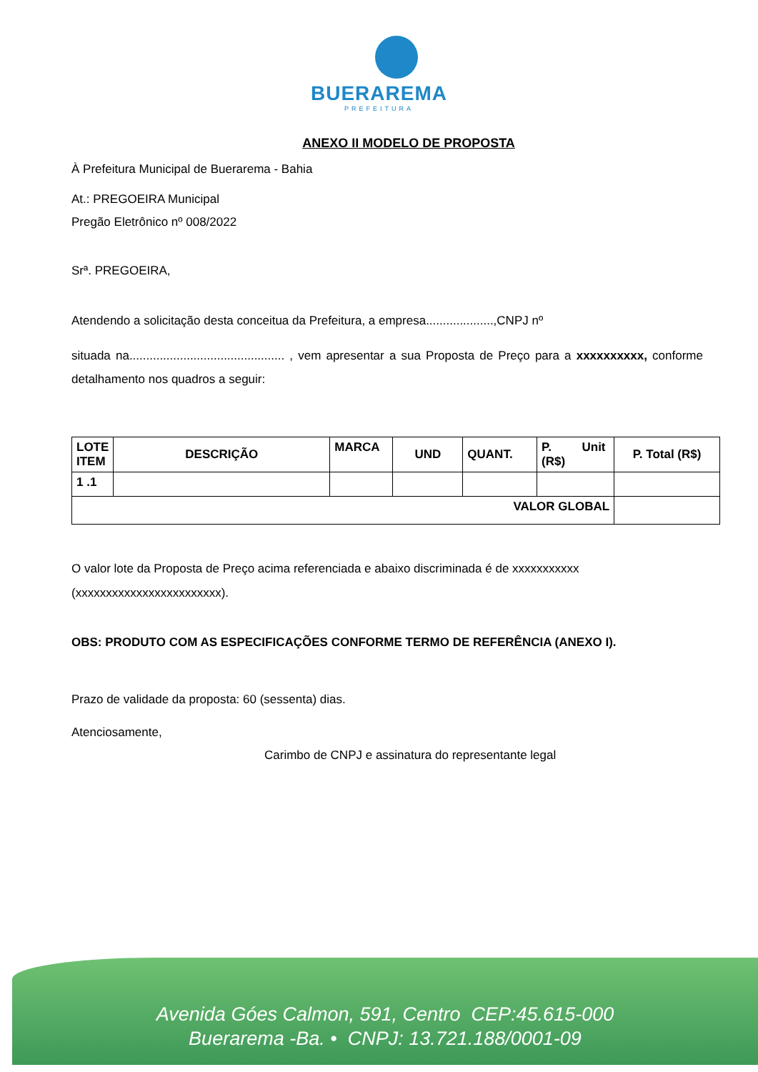BUERAREMA
PREFEITURA
ANEXO II MODELO DE PROPOSTA
À Prefeitura Municipal de Buerarema - Bahia
At.: PREGOEIRA Municipal
Pregão Eletrônico nº 008/2022
Srª. PREGOEIRA,
Atendendo a solicitação desta conceitua da Prefeitura, a empresa....................,CNPJ nº
situada na.............................................. , vem apresentar a sua Proposta de Preço para a xxxxxxxxxx, conforme detalhamento nos quadros a seguir:
| LOTE ITEM | DESCRIÇÃO | MARCA | UND | QUANT. | P. Unit (R$) | P. Total (R$) |
| --- | --- | --- | --- | --- | --- | --- |
| 1 .1 | | | | | | |
| VALOR GLOBAL | | | | | | |
O valor lote da Proposta de Preço acima referenciada e abaixo discriminada é de xxxxxxxxxxx
(xxxxxxxxxxxxxxxxxxxxxxxx).
OBS: PRODUTO COM AS ESPECIFICAÇÕES CONFORME TERMO DE REFERÊNCIA (ANEXO I).
Prazo de validade da proposta: 60 (sessenta) dias.
Atenciosamente,
Carimbo de CNPJ e assinatura do representante legal
Avenida Góes Calmon, 591, Centro CEP:45.615-000
Buerarema -Ba. • CNPJ: 13.721.188/0001-09